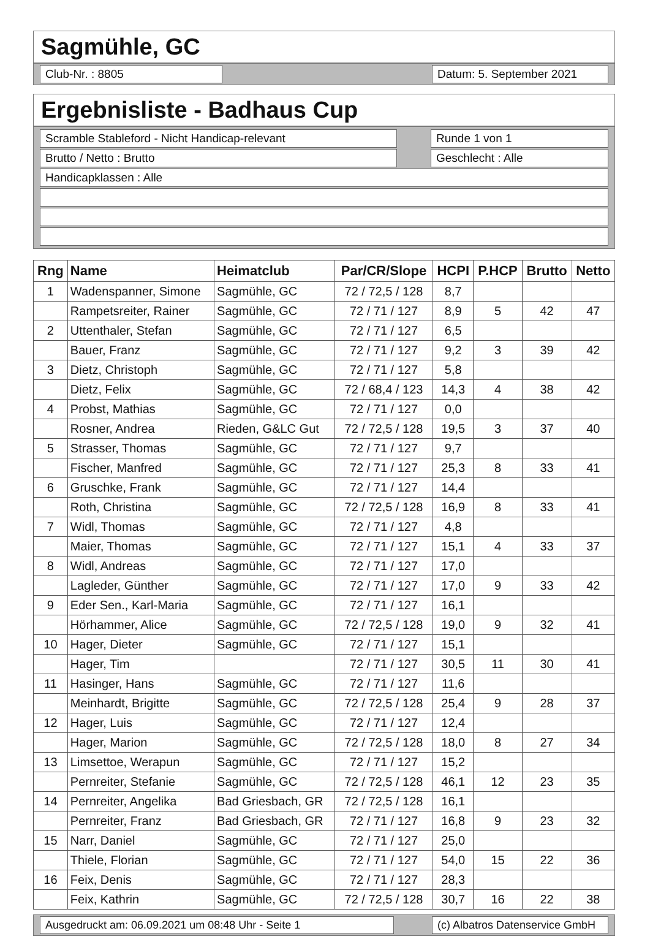Sagmühle, GC
Club-Nr. : 8805 Datum: 5. September 2021
Ergebnisliste - Badhaus Cup
Scramble Stableford - Nicht Handicap-relevant Runde 1 von 1
Brutto / Netto : Brutto Geschlecht : Alle
Handicapklassen : Alle
| Rng | Name | Heimatclub | Par/CR/Slope | HCPI | P.HCP | Brutto | Netto |
| --- | --- | --- | --- | --- | --- | --- | --- |
| 1 | Wadenspanner, Simone | Sagmühle, GC | 72 / 72,5 / 128 | 8,7 | | | |
| | Rampetsreiter, Rainer | Sagmühle, GC | 72 / 71 / 127 | 8,9 | 5 | 42 | 47 |
| 2 | Uttenthaler, Stefan | Sagmühle, GC | 72 / 71 / 127 | 6,5 | | | |
| | Bauer, Franz | Sagmühle, GC | 72 / 71 / 127 | 9,2 | 3 | 39 | 42 |
| 3 | Dietz, Christoph | Sagmühle, GC | 72 / 71 / 127 | 5,8 | | | |
| | Dietz, Felix | Sagmühle, GC | 72 / 68,4 / 123 | 14,3 | 4 | 38 | 42 |
| 4 | Probst, Mathias | Sagmühle, GC | 72 / 71 / 127 | 0,0 | | | |
| | Rosner, Andrea | Rieden, G&LC Gut | 72 / 72,5 / 128 | 19,5 | 3 | 37 | 40 |
| 5 | Strasser, Thomas | Sagmühle, GC | 72 / 71 / 127 | 9,7 | | | |
| | Fischer, Manfred | Sagmühle, GC | 72 / 71 / 127 | 25,3 | 8 | 33 | 41 |
| 6 | Gruschke, Frank | Sagmühle, GC | 72 / 71 / 127 | 14,4 | | | |
| | Roth, Christina | Sagmühle, GC | 72 / 72,5 / 128 | 16,9 | 8 | 33 | 41 |
| 7 | Widl, Thomas | Sagmühle, GC | 72 / 71 / 127 | 4,8 | | | |
| | Maier, Thomas | Sagmühle, GC | 72 / 71 / 127 | 15,1 | 4 | 33 | 37 |
| 8 | Widl, Andreas | Sagmühle, GC | 72 / 71 / 127 | 17,0 | | | |
| | Lagleder, Günther | Sagmühle, GC | 72 / 71 / 127 | 17,0 | 9 | 33 | 42 |
| 9 | Eder Sen., Karl-Maria | Sagmühle, GC | 72 / 71 / 127 | 16,1 | | | |
| | Hörhammer, Alice | Sagmühle, GC | 72 / 72,5 / 128 | 19,0 | 9 | 32 | 41 |
| 10 | Hager, Dieter | Sagmühle, GC | 72 / 71 / 127 | 15,1 | | | |
| | Hager, Tim | | 72 / 71 / 127 | 30,5 | 11 | 30 | 41 |
| 11 | Hasinger, Hans | Sagmühle, GC | 72 / 71 / 127 | 11,6 | | | |
| | Meinhardt, Brigitte | Sagmühle, GC | 72 / 72,5 / 128 | 25,4 | 9 | 28 | 37 |
| 12 | Hager, Luis | Sagmühle, GC | 72 / 71 / 127 | 12,4 | | | |
| | Hager, Marion | Sagmühle, GC | 72 / 72,5 / 128 | 18,0 | 8 | 27 | 34 |
| 13 | Limsettoe, Werapun | Sagmühle, GC | 72 / 71 / 127 | 15,2 | | | |
| | Pernreiter, Stefanie | Sagmühle, GC | 72 / 72,5 / 128 | 46,1 | 12 | 23 | 35 |
| 14 | Pernreiter, Angelika | Bad Griesbach, GR | 72 / 72,5 / 128 | 16,1 | | | |
| | Pernreiter, Franz | Bad Griesbach, GR | 72 / 71 / 127 | 16,8 | 9 | 23 | 32 |
| 15 | Narr, Daniel | Sagmühle, GC | 72 / 71 / 127 | 25,0 | | | |
| | Thiele, Florian | Sagmühle, GC | 72 / 71 / 127 | 54,0 | 15 | 22 | 36 |
| 16 | Feix, Denis | Sagmühle, GC | 72 / 71 / 127 | 28,3 | | | |
| | Feix, Kathrin | Sagmühle, GC | 72 / 72,5 / 128 | 30,7 | 16 | 22 | 38 |
Ausgedruckt am: 06.09.2021 um 08:48 Uhr - Seite 1 (c) Albatros Datenservice GmbH